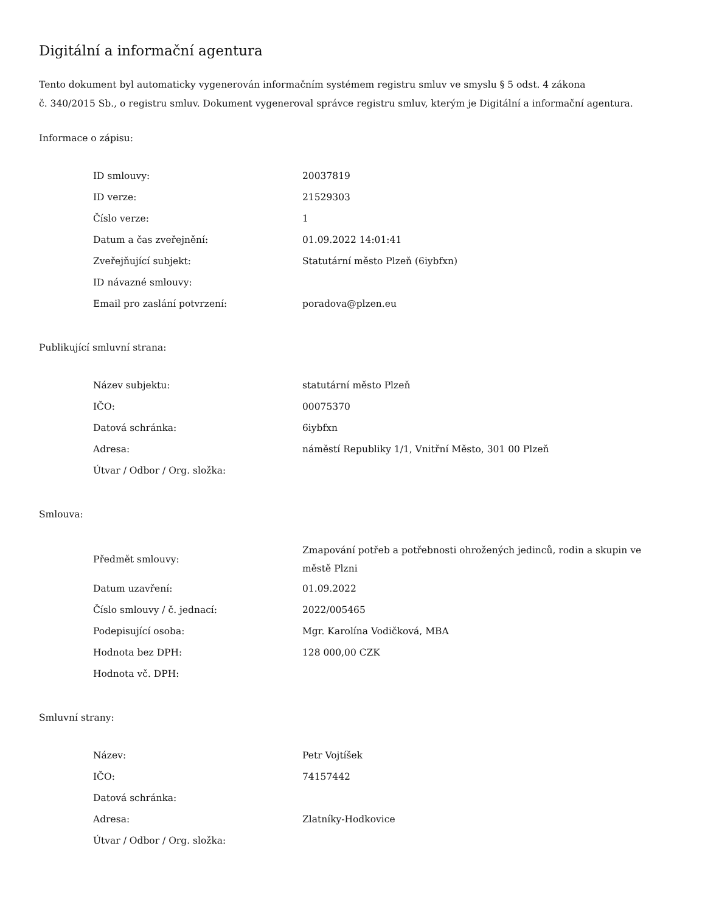Digitální a informační agentura
Tento dokument byl automaticky vygenerován informačním systémem registru smluv ve smyslu § 5 odst. 4 zákona
č. 340/2015 Sb., o registru smluv. Dokument vygeneroval správce registru smluv, kterým je Digitální a informační agentura.
Informace o zápisu:
| ID smlouvy: | 20037819 |
| ID verze: | 21529303 |
| Číslo verze: | 1 |
| Datum a čas zveřejnění: | 01.09.2022 14:01:41 |
| Zveřejňující subjekt: | Statutární město Plzeň (6iybfxn) |
| ID návazné smlouvy: | |
| Email pro zaslání potvrzení: | poradova@plzen.eu |
Publikující smluvní strana:
| Název subjektu: | statutární město Plzeň |
| IČO: | 00075370 |
| Datová schránka: | 6iybfxn |
| Adresa: | náměstí Republiky 1/1, Vnitřní Město, 301 00 Plzeň |
| Útvar / Odbor / Org. složka: | |
Smlouva:
| Předmět smlouvy: | Zmapování potřeb a potřebnosti ohrožených jedinců, rodin a skupin ve městě Plzni |
| Datum uzavření: | 01.09.2022 |
| Číslo smlouvy / č. jednací: | 2022/005465 |
| Podepisující osoba: | Mgr. Karolína Vodičková, MBA |
| Hodnota bez DPH: | 128 000,00 CZK |
| Hodnota vč. DPH: | |
Smluvní strany:
| Název: | Petr Vojtíšek |
| IČO: | 74157442 |
| Datová schránka: | |
| Adresa: | Zlatníky-Hodkovice |
| Útvar / Odbor / Org. složka: | |